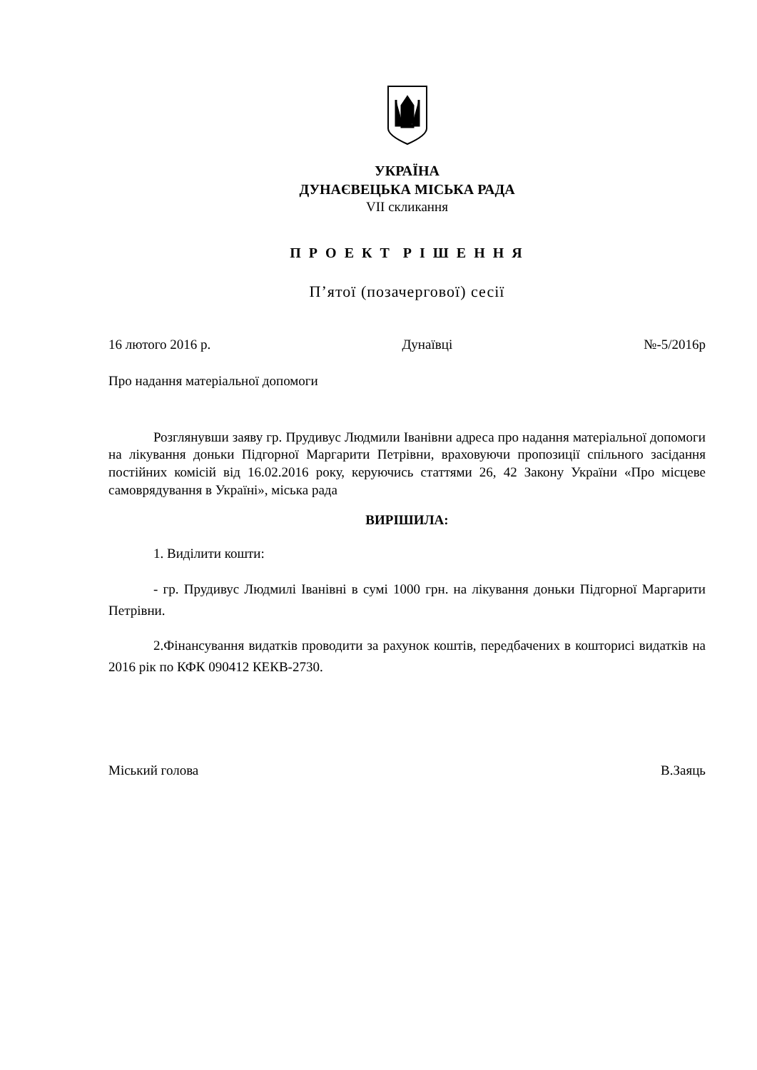УКРАЇНА
ДУНАЄВЕЦЬКА МІСЬКА РАДА
VII скликання
П Р О Е К Т Р І Ш Е Н Н Я
П’ятої (позачергової) сесії
16 лютого 2016 р. Дунаївці №-5/2016р
Про надання матеріальної допомоги
Розглянувши заяву гр. Прудивус Людмили Іванівни адреса про надання матеріальної допомоги на лікування доньки Підгорної Маргарити Петрівни, враховуючи пропозиції спільного засідання постійних комісій від 16.02.2016 року, керуючись статтями 26, 42 Закону України «Про місцеве самоврядування в Україні», міська рада
ВИРІШИЛА:
1. Виділити кошти:
- гр. Прудивус Людмилі Іванівні в сумі 1000 грн. на лікування доньки Підгорної Маргарити Петрівни.
2.Фінансування видатків проводити за рахунок коштів, передбачених в кошторисі видатків на 2016 рік по КФК 090412 КЕКВ-2730.
Міський голова В.Заяць